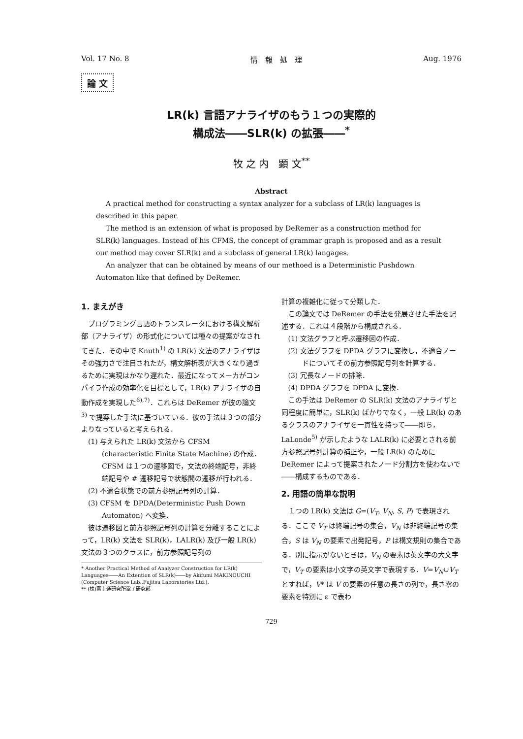Vol. 17 No. 8 情　報　処　理 Aug. 1976
論 文
LR(k) 言語アナライザのもう１つの実際的
構成法――SLR(k) の拡張――<sup>*</sup>
牧 之 内　顕 文<sup>**</sup>
Abstract
A practical method for constructing a syntax analyzer for a subclass of LR(k) languages is described in this paper.
The method is an extension of what is proposed by DeRemer as a construction method for SLR(k) languages. Instead of his CFMS, the concept of grammar graph is proposed and as a result our method may cover SLR(k) and a subclass of general LR(k) langages.
An analyzer that can be obtained by means of our methoed is a Deterministic Pushdown Automaton like that defined by DeRemer.
1. まえがき
プログラミング言語のトランスレータにおける構文解析部（アナライザ）の形式化については種々の提案がなされてきた．その中で Knuth<sup>1)</sup> の LR(k) 文法のアナライザはその強力さで注目されたが，構文解析表が大きくなり過ぎるために実現はかなり遅れた．最近になってメーカがコンパイラ作成の効率化を目標として，LR(k) アナライザの自動作成を実現した<sup>6),7)</sup>．これらは DeRemer が彼の論文<sup>3)</sup> で提案した手法に基づいている．彼の手法は３つの部分よりなっていると考えられる．
(1) 与えられた LR(k) 文法から CFSM (characteristic Finite State Machine) の作成．CFSM は１つの遷移図で，文法の終端記号，非終端記号や # 遷移記号で状態間の遷移が行われる．
(2) 不適合状態での前方参照記号列の計算．
(3) CFSM を DPDA(Deterministic Push Down Automaton) へ変換．
彼は遷移図と前方参照記号列の計算を分離することによって，LR(k) 文法を SLR(k)，LALR(k) 及び一般 LR(k) 文法の３つのクラスに，前方参照記号列の
* Another Practical Method of Analyzer Construction for LR(k) Languages――An Extention of SLR(k)――by Akifumi MAKINOUCHI (Computer Science Lab.,Fujitsu Laboratories Ltd.).
** (株)富士通研究所電子研究部
計算の複雑化に従って分類した．
この論文では DeRemer の手法を発展させた手法を記述する．これは４段階から構成される．
(1) 文法グラフと呼ぶ遷移図の作成．
(2) 文法グラフを DPDA グラフに変換し，不適合ノードについてその前方参照記号列を計算する．
(3) 冗長なノードの排除．
(4) DPDA グラフを DPDA に変換．
この手法は DeRemer の SLR(k) 文法のアナライザと同程度に簡単に，SLR(k) ばかりでなく，一般 LR(k) のあるクラスのアナライザを一貫性を持って――即ち，LaLonde<sup>5)</sup> が示したような LALR(k) に必要とされる前方参照記号列計算の補正や，一般 LR(k) のために DeRemer によって提案されたノード分割方を使わないで――構成するものである．
2. 用語の簡単な説明
１つの LR(k) 文法は G=(V<sub>T</sub>, V<sub>N</sub>, S, P) で表現される．ここで V<sub>T</sub> は終端記号の集合，V<sub>N</sub> は非終端記号の集合，S は V<sub>N</sub> の要素で出発記号，P は構文規則の集合である．別に指示がないときは，V<sub>N</sub> の要素は英文字の大文字で，V<sub>T</sub> の要素は小文字の英文字で表現する．V=V<sub>N</sub>∪V<sub>T</sub> とすれば，V* は V の要素の任意の長さの列で，長さ零の要素を特別に ε で表わ
729